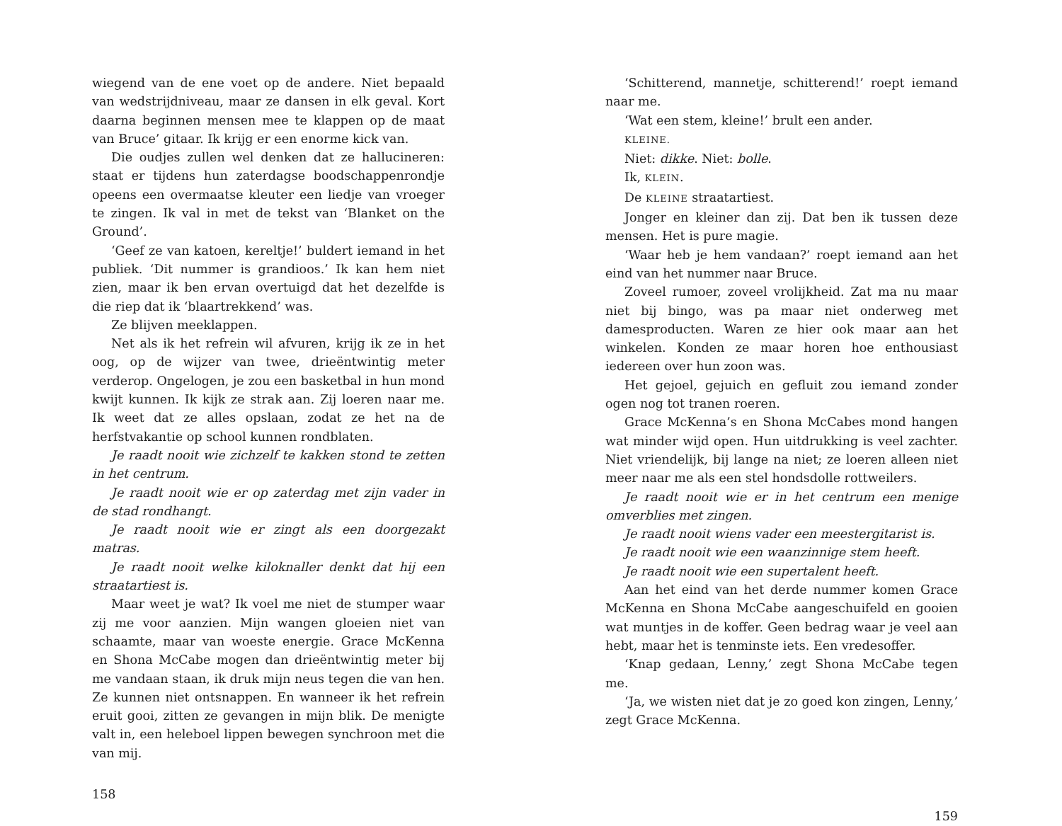wiegend van de ene voet op de andere. Niet bepaald van wedstrijdniveau, maar ze dansen in elk geval. Kort daarna beginnen mensen mee te klappen op de maat van Bruce’ gitaar. Ik krijg er een enorme kick van.
Die oudjes zullen wel denken dat ze hallucineren: staat er tijdens hun zaterdagse boodschappenrondje opeens een overmaatse kleuter een liedje van vroeger te zingen. Ik val in met de tekst van ‘Blanket on the Ground’.
‘Geef ze van katoen, kereltje!’ buldert iemand in het publiek. ‘Dit nummer is grandioos.’ Ik kan hem niet zien, maar ik ben ervan overtuigd dat het dezelfde is die riep dat ik ‘blaartrekkend’ was.
Ze blijven meeklappen.
Net als ik het refrein wil afvuren, krijg ik ze in het oog, op de wijzer van twee, drieëntwintig meter verderop. Ongelogen, je zou een basketbal in hun mond kwijt kunnen. Ik kijk ze strak aan. Zij loeren naar me. Ik weet dat ze alles opslaan, zodat ze het na de herfstvakantie op school kunnen rondblaten.
Je raadt nooit wie zichzelf te kakken stond te zetten in het centrum.
Je raadt nooit wie er op zaterdag met zijn vader in de stad rondhangt.
Je raadt nooit wie er zingt als een doorgezakt matras.
Je raadt nooit welke kiloknaller denkt dat hij een straatartiest is.
Maar weet je wat? Ik voel me niet de stumper waar zij me voor aanzien. Mijn wangen gloeien niet van schaamte, maar van woeste energie. Grace McKenna en Shona McCabe mogen dan drieëntwintig meter bij me vandaan staan, ik druk mijn neus tegen die van hen. Ze kunnen niet ontsnappen. En wanneer ik het refrein eruit gooi, zitten ze gevangen in mijn blik. De menigte valt in, een heleboel lippen bewegen synchroon met die van mij.
158
‘Schitterend, mannetje, schitterend!’ roept iemand naar me.
‘Wat een stem, kleine!’ brult een ander.
KLEINE.
Niet: dikke. Niet: bolle.
Ik, KLEIN.
De KLEINE straatartiest.
Jonger en kleiner dan zij. Dat ben ik tussen deze mensen. Het is pure magie.
‘Waar heb je hem vandaan?’ roept iemand aan het eind van het nummer naar Bruce.
Zoveel rumoer, zoveel vrolijkheid. Zat ma nu maar niet bij bingo, was pa maar niet onderweg met damesproducten. Waren ze hier ook maar aan het winkelen. Konden ze maar horen hoe enthousiast iedereen over hun zoon was.
Het gejoel, gejuich en gefluit zou iemand zonder ogen nog tot tranen roeren.
Grace McKenna’s en Shona McCabes mond hangen wat minder wijd open. Hun uitdrukking is veel zachter. Niet vriendelijk, bij lange na niet; ze loeren alleen niet meer naar me als een stel hondsdolle rottweilers.
Je raadt nooit wie er in het centrum een menige omverblies met zingen.
Je raadt nooit wiens vader een meestergitarist is.
Je raadt nooit wie een waanzinnige stem heeft.
Je raadt nooit wie een supertalent heeft.
Aan het eind van het derde nummer komen Grace McKenna en Shona McCabe aangeschuifeld en gooien wat muntjes in de koffer. Geen bedrag waar je veel aan hebt, maar het is tenminste iets. Een vredesoffer.
‘Knap gedaan, Lenny,’ zegt Shona McCabe tegen me.
‘Ja, we wisten niet dat je zo goed kon zingen, Lenny,’ zegt Grace McKenna.
159